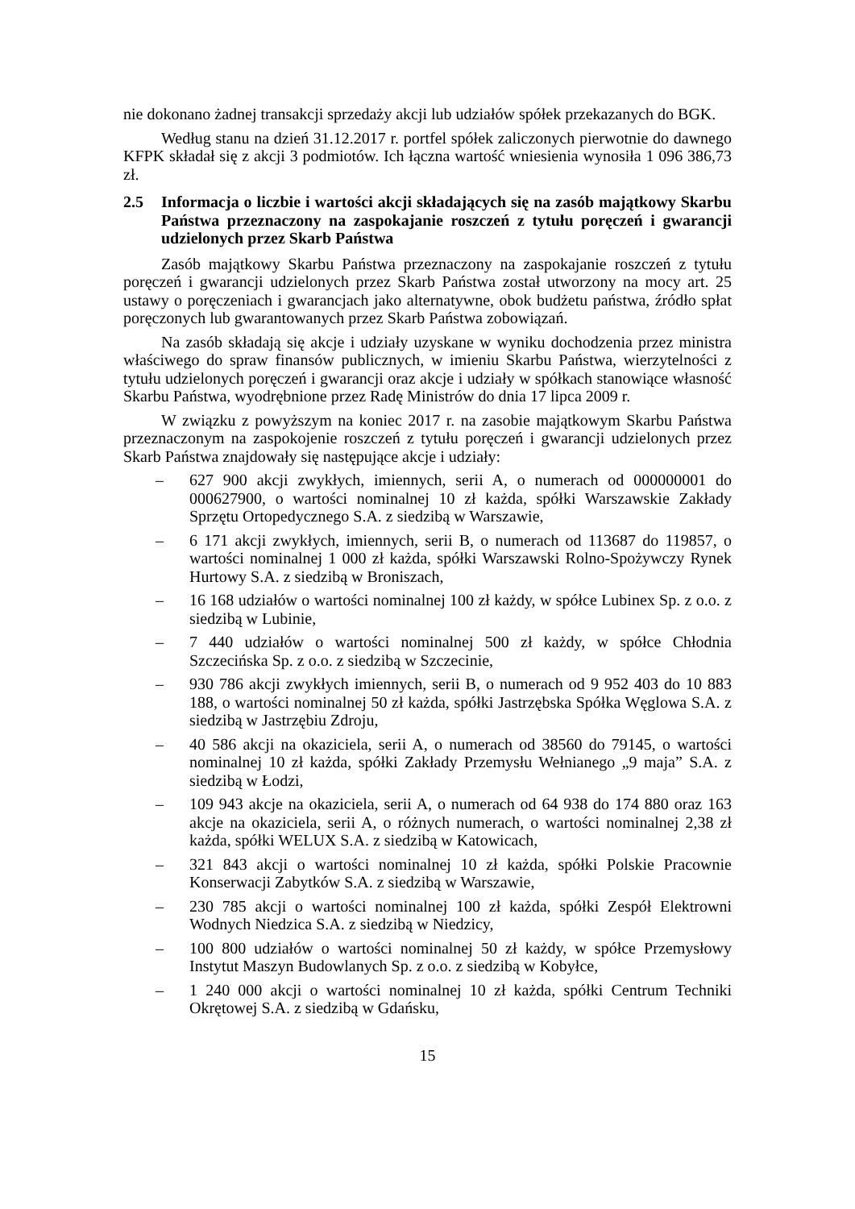nie dokonano żadnej transakcji sprzedaży akcji lub udziałów spółek przekazanych do BGK.
Według stanu na dzień 31.12.2017 r. portfel spółek zaliczonych pierwotnie do dawnego KFPK składał się z akcji 3 podmiotów. Ich łączna wartość wniesienia wynosiła 1 096 386,73 zł.
2.5 Informacja o liczbie i wartości akcji składających się na zasób majątkowy Skarbu Państwa przeznaczony na zaspokajanie roszczeń z tytułu poręczeń i gwarancji udzielonych przez Skarb Państwa
Zasób majątkowy Skarbu Państwa przeznaczony na zaspokajanie roszczeń z tytułu poręczeń i gwarancji udzielonych przez Skarb Państwa został utworzony na mocy art. 25 ustawy o poręczeniach i gwarancjach jako alternatywne, obok budżetu państwa, źródło spłat poręczonych lub gwarantowanych przez Skarb Państwa zobowiązań.
Na zasób składają się akcje i udziały uzyskane w wyniku dochodzenia przez ministra właściwego do spraw finansów publicznych, w imieniu Skarbu Państwa, wierzytelności z tytułu udzielonych poręczeń i gwarancji oraz akcje i udziały w spółkach stanowiące własność Skarbu Państwa, wyodrębnione przez Radę Ministrów do dnia 17 lipca 2009 r.
W związku z powyższym na koniec 2017 r. na zasobie majątkowym Skarbu Państwa przeznaczonym na zaspokojenie roszczeń z tytułu poręczeń i gwarancji udzielonych przez Skarb Państwa znajdowały się następujące akcje i udziały:
– 627 900 akcji zwykłych, imiennych, serii A, o numerach od 000000001 do 000627900, o wartości nominalnej 10 zł każda, spółki Warszawskie Zakłady Sprzętu Ortopedycznego S.A. z siedzibą w Warszawie,
– 6 171 akcji zwykłych, imiennych, serii B, o numerach od 113687 do 119857, o wartości nominalnej 1 000 zł każda, spółki Warszawski Rolno-Spożywczy Rynek Hurtowy S.A. z siedzibą w Broniszach,
– 16 168 udziałów o wartości nominalnej 100 zł każdy, w spółce Lubinex Sp. z o.o. z siedzibą w Lubinie,
– 7 440 udziałów o wartości nominalnej 500 zł każdy, w spółce Chłodnia Szczecińska Sp. z o.o. z siedzibą w Szczecinie,
– 930 786 akcji zwykłych imiennych, serii B, o numerach od 9 952 403 do 10 883 188, o wartości nominalnej 50 zł każda, spółki Jastrzębska Spółka Węglowa S.A. z siedzibą w Jastrzębiu Zdroju,
– 40 586 akcji na okaziciela, serii A, o numerach od 38560 do 79145, o wartości nominalnej 10 zł każda, spółki Zakłady Przemysłu Wełnianego „9 maja” S.A. z siedzibą w Łodzi,
– 109 943 akcje na okaziciela, serii A, o numerach od 64 938 do 174 880 oraz 163 akcje na okaziciela, serii A, o różnych numerach, o wartości nominalnej 2,38 zł każda, spółki WELUX S.A. z siedzibą w Katowicach,
– 321 843 akcji o wartości nominalnej 10 zł każda, spółki Polskie Pracownie Konserwacji Zabytków S.A. z siedzibą w Warszawie,
– 230 785 akcji o wartości nominalnej 100 zł każda, spółki Zespół Elektrowni Wodnych Niedzica S.A. z siedzibą w Niedzicy,
– 100 800 udziałów o wartości nominalnej 50 zł każdy, w spółce Przemysłowy Instytut Maszyn Budowlanych Sp. z o.o. z siedzibą w Kobyłce,
– 1 240 000 akcji o wartości nominalnej 10 zł każda, spółki Centrum Techniki Okrętowej S.A. z siedzibą w Gdańsku,
15